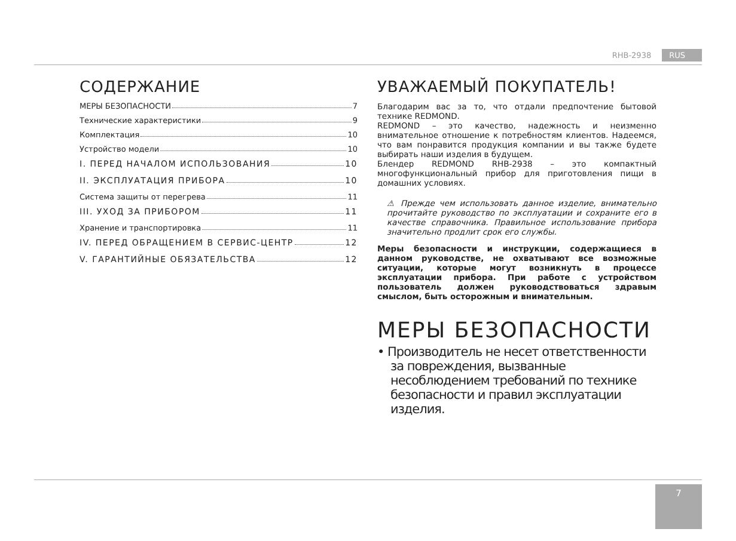RHB-2938 RUS
СОДЕРЖАНИЕ
МЕРЫ БЕЗОПАСНОСТИ 7
Технические характеристики 9
Комплектация 10
Устройство модели 10
I. ПЕРЕД НАЧАЛОМ ИСПОЛЬЗОВАНИЯ 10
II. ЭКСПЛУАТАЦИЯ ПРИБОРА 10
Система защиты от перегрева 11
III. УХОД ЗА ПРИБОРОМ 11
Хранение и транспортировка 11
IV. ПЕРЕД ОБРАЩЕНИЕМ В СЕРВИС-ЦЕНТР 12
V. ГАРАНТИЙНЫЕ ОБЯЗАТЕЛЬСТВА 12
УВАЖАЕМЫЙ ПОКУПАТЕЛЬ!
Благодарим вас за то, что отдали предпочтение бытовой технике REDMOND.
REDMOND – это качество, надежность и неизменно внимательное отношение к потребностям клиентов. Надеемся, что вам понравится продукция компании и вы также будете выбирать наши изделия в будущем.
Блендер REDMOND RHB-2938 – это компактный многофункциональный прибор для приготовления пищи в домашних условиях.
⚠ Прежде чем использовать данное изделие, внимательно прочитайте руководство по эксплуатации и сохраните его в качестве справочника. Правильное использование прибора значительно продлит срок его службы.
Меры безопасности и инструкции, содержащиеся в данном руководстве, не охватывают все возможные ситуации, которые могут возникнуть в процессе эксплуатации прибора. При работе с устройством пользователь должен руководствоваться здравым смыслом, быть осторожным и внимательным.
МЕРЫ БЕЗОПАСНОСТИ
• Производитель не несет ответственности за повреждения, вызванные несоблюдением требований по технике безопасности и правил эксплуатации изделия.
7